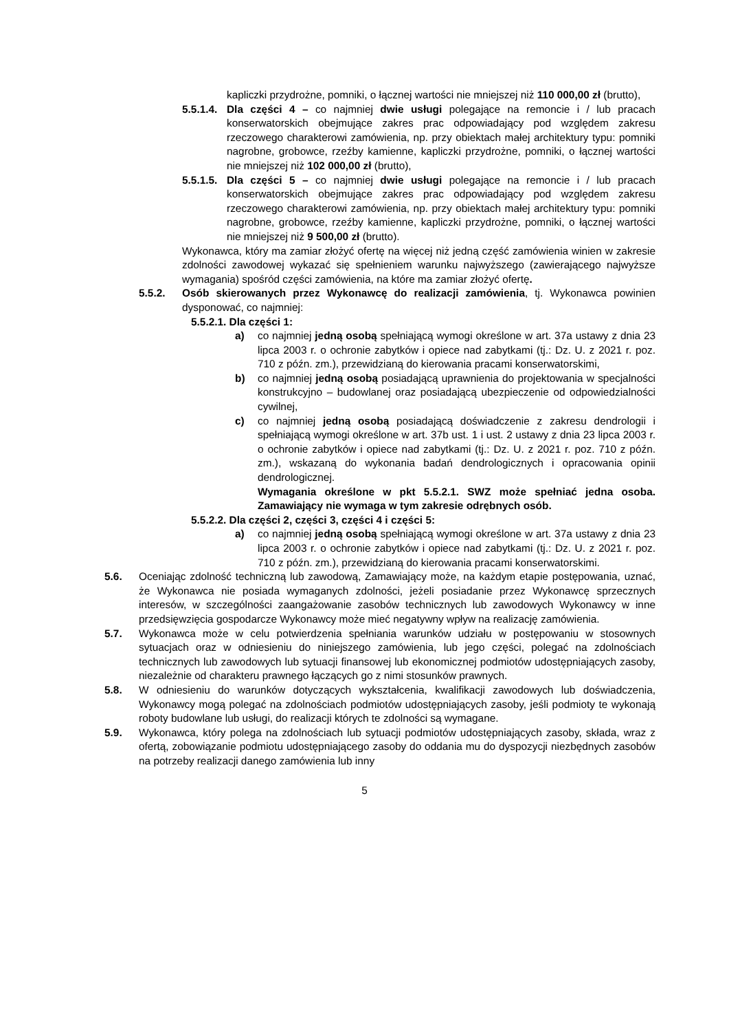kapliczki przydrożne, pomniki, o łącznej wartości nie mniejszej niż 110 000,00 zł (brutto),
5.5.1.4. Dla części 4 – co najmniej dwie usługi polegające na remoncie i / lub pracach konserwatorskich obejmujące zakres prac odpowiadający pod względem zakresu rzeczowego charakterowi zamówienia, np. przy obiektach małej architektury typu: pomniki nagrobne, grobowce, rzeźby kamienne, kapliczki przydrożne, pomniki, o łącznej wartości nie mniejszej niż 102 000,00 zł (brutto),
5.5.1.5. Dla części 5 – co najmniej dwie usługi polegające na remoncie i / lub pracach konserwatorskich obejmujące zakres prac odpowiadający pod względem zakresu rzeczowego charakterowi zamówienia, np. przy obiektach małej architektury typu: pomniki nagrobne, grobowce, rzeźby kamienne, kapliczki przydrożne, pomniki, o łącznej wartości nie mniejszej niż 9 500,00 zł (brutto).
Wykonawca, który ma zamiar złożyć ofertę na więcej niż jedną część zamówienia winien w zakresie zdolności zawodowej wykazać się spełnieniem warunku najwyższego (zawierającego najwyższe wymagania) spośród części zamówienia, na które ma zamiar złożyć ofertę.
5.5.2. Osób skierowanych przez Wykonawcę do realizacji zamówienia, tj. Wykonawca powinien dysponować, co najmniej:
5.5.2.1. Dla części 1:
a) co najmniej jedną osobą spełniającą wymogi określone w art. 37a ustawy z dnia 23 lipca 2003 r. o ochronie zabytków i opiece nad zabytkami (tj.: Dz. U. z 2021 r. poz. 710 z późn. zm.), przewidzianą do kierowania pracami konserwatorskimi,
b) co najmniej jedną osobą posiadającą uprawnienia do projektowania w specjalności konstrukcyjno – budowlanej oraz posiadającą ubezpieczenie od odpowiedzialności cywilnej,
c) co najmniej jedną osobą posiadającą doświadczenie z zakresu dendrologii i spełniającą wymogi określone w art. 37b ust. 1 i ust. 2 ustawy z dnia 23 lipca 2003 r. o ochronie zabytków i opiece nad zabytkami (tj.: Dz. U. z 2021 r. poz. 710 z późn. zm.), wskazaną do wykonania badań dendrologicznych i opracowania opinii dendrologicznej.
Wymagania określone w pkt 5.5.2.1. SWZ może spełniać jedna osoba. Zamawiający nie wymaga w tym zakresie odrębnych osób.
5.5.2.2. Dla części 2, części 3, części 4 i części 5:
a) co najmniej jedną osobą spełniającą wymogi określone w art. 37a ustawy z dnia 23 lipca 2003 r. o ochronie zabytków i opiece nad zabytkami (tj.: Dz. U. z 2021 r. poz. 710 z późn. zm.), przewidzianą do kierowania pracami konserwatorskimi.
5.6. Oceniając zdolność techniczną lub zawodową, Zamawiający może, na każdym etapie postępowania, uznać, że Wykonawca nie posiada wymaganych zdolności, jeżeli posiadanie przez Wykonawcę sprzecznych interesów, w szczególności zaangażowanie zasobów technicznych lub zawodowych Wykonawcy w inne przedsięwzięcia gospodarcze Wykonawcy może mieć negatywny wpływ na realizację zamówienia.
5.7. Wykonawca może w celu potwierdzenia spełniania warunków udziału w postępowaniu w stosownych sytuacjach oraz w odniesieniu do niniejszego zamówienia, lub jego części, polegać na zdolnościach technicznych lub zawodowych lub sytuacji finansowej lub ekonomicznej podmiotów udostępniających zasoby, niezależnie od charakteru prawnego łączących go z nimi stosunków prawnych.
5.8. W odniesieniu do warunków dotyczących wykształcenia, kwalifikacji zawodowych lub doświadczenia, Wykonawcy mogą polegać na zdolnościach podmiotów udostępniających zasoby, jeśli podmioty te wykonają roboty budowlane lub usługi, do realizacji których te zdolności są wymagane.
5.9. Wykonawca, który polega na zdolnościach lub sytuacji podmiotów udostępniających zasoby, składa, wraz z ofertą, zobowiązanie podmiotu udostępniającego zasoby do oddania mu do dyspozycji niezbędnych zasobów na potrzeby realizacji danego zamówienia lub inny
5